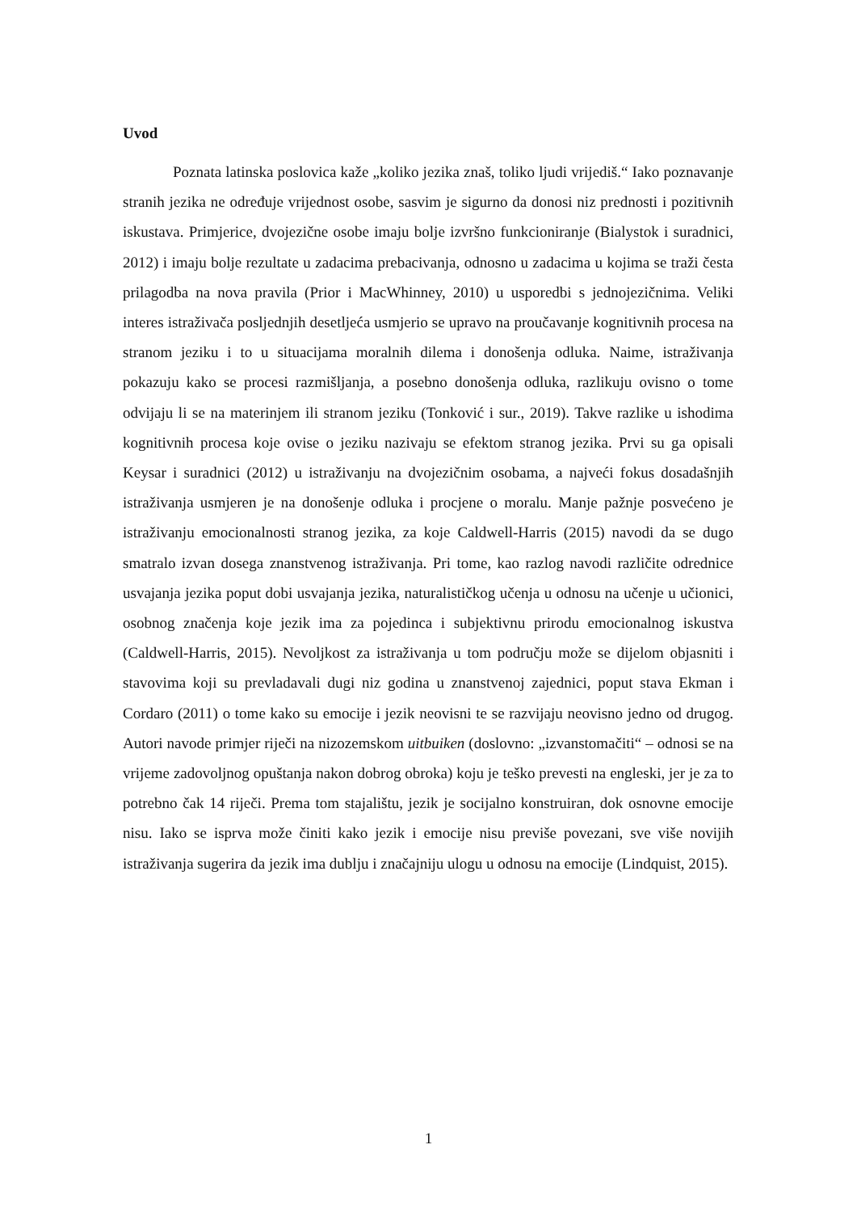Uvod
Poznata latinska poslovica kaže „koliko jezika znaš, toliko ljudi vrijediš.“ Iako poznavanje stranih jezika ne određuje vrijednost osobe, sasvim je sigurno da donosi niz prednosti i pozitivnih iskustava. Primjerice, dvojezične osobe imaju bolje izvršno funkcioniranje (Bialystok i suradnici, 2012) i imaju bolje rezultate u zadacima prebacivanja, odnosno u zadacima u kojima se traži česta prilagodba na nova pravila (Prior i MacWhinney, 2010) u usporedbi s jednojezičnima. Veliki interes istraživača posljednjih desetljeća usmjerio se upravo na proučavanje kognitivnih procesa na stranom jeziku i to u situacijama moralnih dilema i donošenja odluka. Naime, istraživanja pokazuju kako se procesi razmišljanja, a posebno donošenja odluka, razlikuju ovisno o tome odvijaju li se na materinjem ili stranom jeziku (Tonković i sur., 2019). Takve razlike u ishodima kognitivnih procesa koje ovise o jeziku nazivaju se efektom stranog jezika. Prvi su ga opisali Keysar i suradnici (2012) u istraživanju na dvojezičnim osobama, a najveći fokus dosadašnjih istraživanja usmjeren je na donošenje odluka i procjene o moralu. Manje pažnje posvećeno je istraživanju emocionalnosti stranog jezika, za koje Caldwell-Harris (2015) navodi da se dugo smatralo izvan dosega znanstvenog istraživanja. Pri tome, kao razlog navodi različite odrednice usvajanja jezika poput dobi usvajanja jezika, naturalističkog učenja u odnosu na učenje u učionici, osobnog značenja koje jezik ima za pojedinca i subjektivnu prirodu emocionalnog iskustva (Caldwell-Harris, 2015). Nevoljkost za istraživanja u tom području može se dijelom objasniti i stavovima koji su prevladavali dugi niz godina u znanstvenoj zajednici, poput stava Ekman i Cordaro (2011) o tome kako su emocije i jezik neovisni te se razvijaju neovisno jedno od drugog. Autori navode primjer riječi na nizozemskom uitbuiken (doslovno: „izvanstomačiti“ – odnosi se na vrijeme zadovoljnog opuštanja nakon dobrog obroka) koju je teško prevesti na engleski, jer je za to potrebno čak 14 riječi. Prema tom stajalištu, jezik je socijalno konstruiran, dok osnovne emocije nisu. Iako se isprva može činiti kako jezik i emocije nisu previše povezani, sve više novijih istraživanja sugerira da jezik ima dublju i značajniju ulogu u odnosu na emocije (Lindquist, 2015).
1